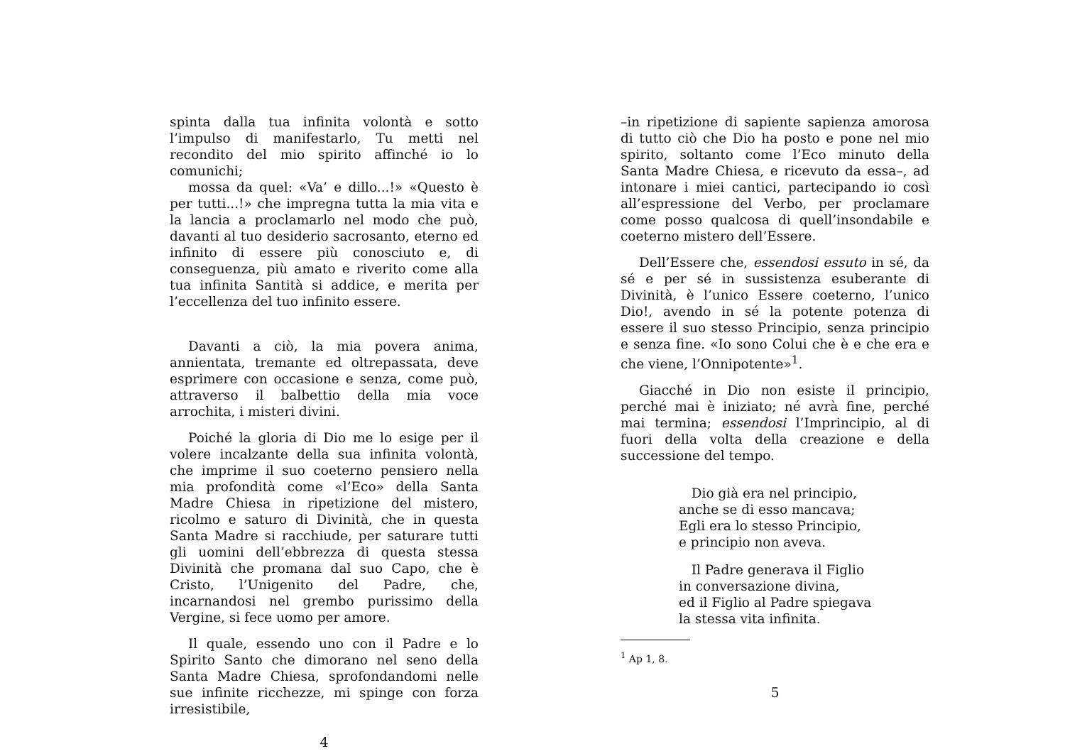spinta dalla tua infinita volontà e sotto l’impulso di manifestarlo, Tu metti nel recondito del mio spirito affinché io lo comunichi;
mossa da quel: «Va’ e dillo...!» «Questo è per tutti...!» che impregna tutta la mia vita e la lancia a proclamarlo nel modo che può, davanti al tuo desiderio sacrosanto, eterno ed infinito di essere più conosciuto e, di conseguenza, più amato e riverito come alla tua infinita Santità si addice, e merita per l’eccellenza del tuo infinito essere.
Davanti a ciò, la mia povera anima, annientata, tremante ed oltrepassata, deve esprimere con occasione e senza, come può, attraverso il balbettio della mia voce arrochita, i misteri divini.
Poiché la gloria di Dio me lo esige per il volere incalzante della sua infinita volontà, che imprime il suo coeterno pensiero nella mia profondità come «l’Eco» della Santa Madre Chiesa in ripetizione del mistero, ricolmo e saturo di Divinità, che in questa Santa Madre si racchiude, per saturare tutti gli uomini dell’ebbrezza di questa stessa Divinità che promana dal suo Capo, che è Cristo, l’Unigenito del Padre, che, incarnandosi nel grembo purissimo della Vergine, si fece uomo per amore.
Il quale, essendo uno con il Padre e lo Spirito Santo che dimorano nel seno della Santa Madre Chiesa, sprofondandomi nelle sue infinite ricchezze, mi spinge con forza irresistibile,
4
–in ripetizione di sapiente sapienza amorosa di tutto ciò che Dio ha posto e pone nel mio spirito, soltanto come l’Eco minuto della Santa Madre Chiesa, e ricevuto da essa–, ad intonare i miei cantici, partecipando io così all’espressione del Verbo, per proclamare come posso qualcosa di quell’insondabile e coeterno mistero dell’Essere.
Dell’Essere che, essendosi essuto in sé, da sé e per sé in sussistenza esuberante di Divinità, è l’unico Essere coeterno, l’unico Dio!, avendo in sé la potente potenza di essere il suo stesso Principio, senza principio e senza fine. «Io sono Colui che è e che era e che viene, l’Onnipotente»<sup>1</sup>.
Giacché in Dio non esiste il principio, perché mai è iniziato; né avrà fine, perché mai termina; essendosi l’Imprincipio, al di fuori della volta della creazione e della successione del tempo.
Dio già era nel principio,
anche se di esso mancava;
Egli era lo stesso Principio,
e principio non aveva.
Il Padre generava il Figlio
in conversazione divina,
ed il Figlio al Padre spiegava
la stessa vita infinita.
<sup>1</sup> Ap 1, 8.
5